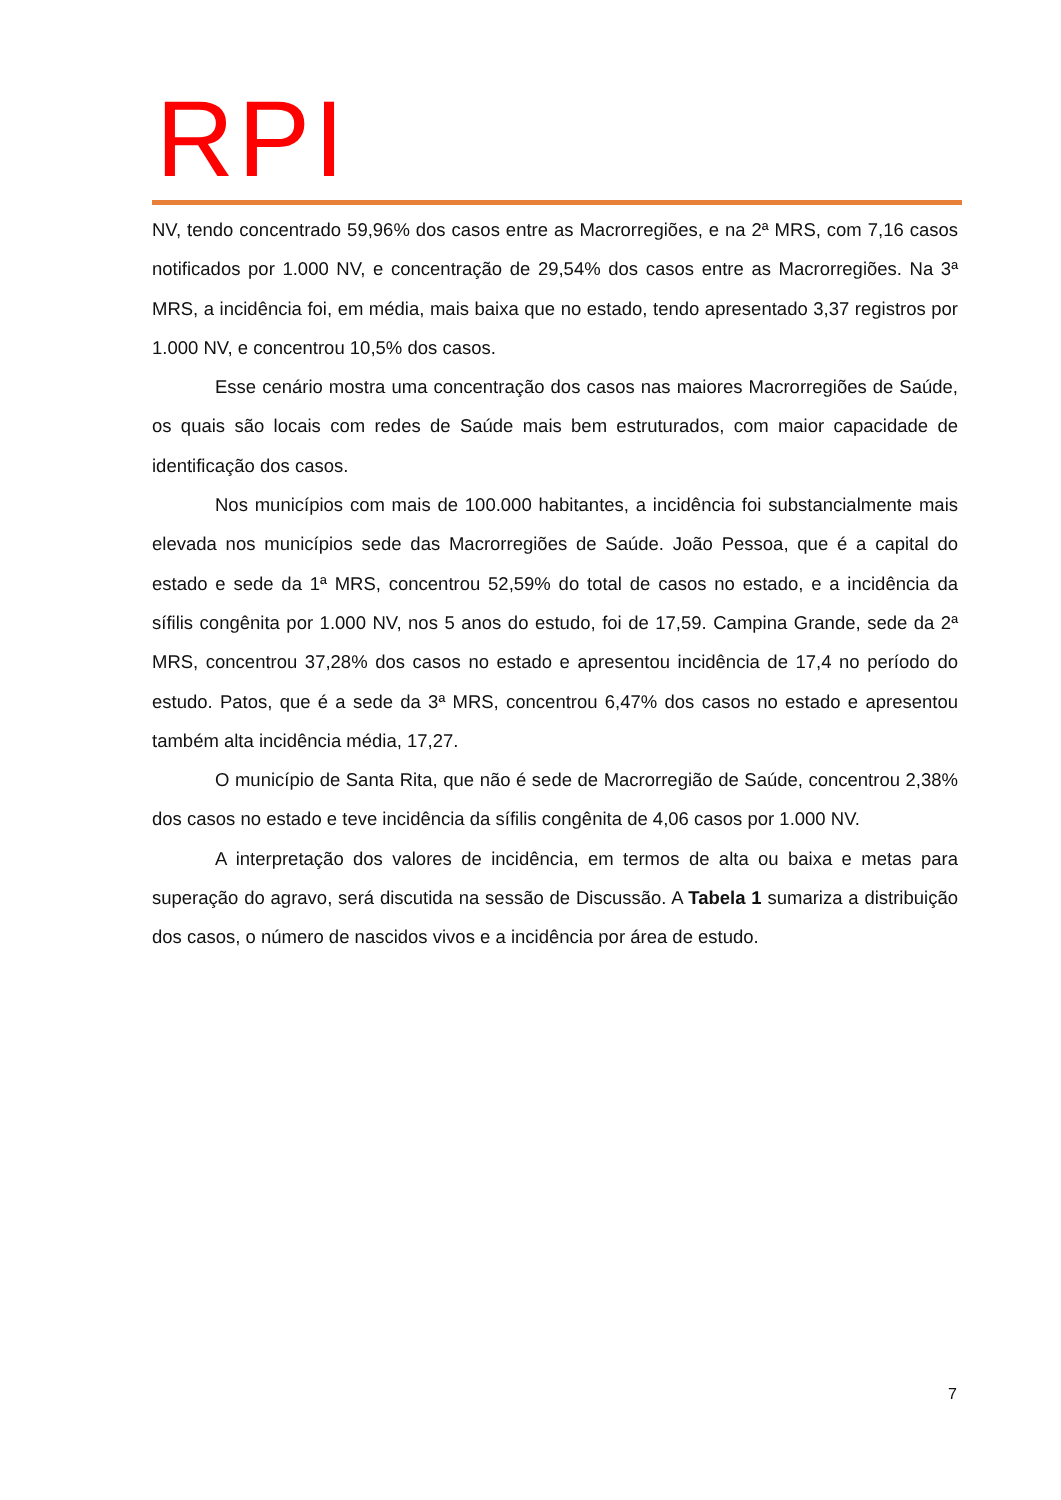RPI
NV, tendo concentrado 59,96% dos casos entre as Macrorregiões, e na 2ª MRS, com 7,16 casos notificados por 1.000 NV, e concentração de 29,54% dos casos entre as Macrorregiões. Na 3ª MRS, a incidência foi, em média, mais baixa que no estado, tendo apresentado 3,37 registros por 1.000 NV, e concentrou 10,5% dos casos.
Esse cenário mostra uma concentração dos casos nas maiores Macrorregiões de Saúde, os quais são locais com redes de Saúde mais bem estruturados, com maior capacidade de identificação dos casos.
Nos municípios com mais de 100.000 habitantes, a incidência foi substancialmente mais elevada nos municípios sede das Macrorregiões de Saúde. João Pessoa, que é a capital do estado e sede da 1ª MRS, concentrou 52,59% do total de casos no estado, e a incidência da sífilis congênita por 1.000 NV, nos 5 anos do estudo, foi de 17,59. Campina Grande, sede da 2ª MRS, concentrou 37,28% dos casos no estado e apresentou incidência de 17,4 no período do estudo. Patos, que é a sede da 3ª MRS, concentrou 6,47% dos casos no estado e apresentou também alta incidência média, 17,27.
O município de Santa Rita, que não é sede de Macrorregião de Saúde, concentrou 2,38% dos casos no estado e teve incidência da sífilis congênita de 4,06 casos por 1.000 NV.
A interpretação dos valores de incidência, em termos de alta ou baixa e metas para superação do agravo, será discutida na sessão de Discussão. A Tabela 1 sumariza a distribuição dos casos, o número de nascidos vivos e a incidência por área de estudo.
7